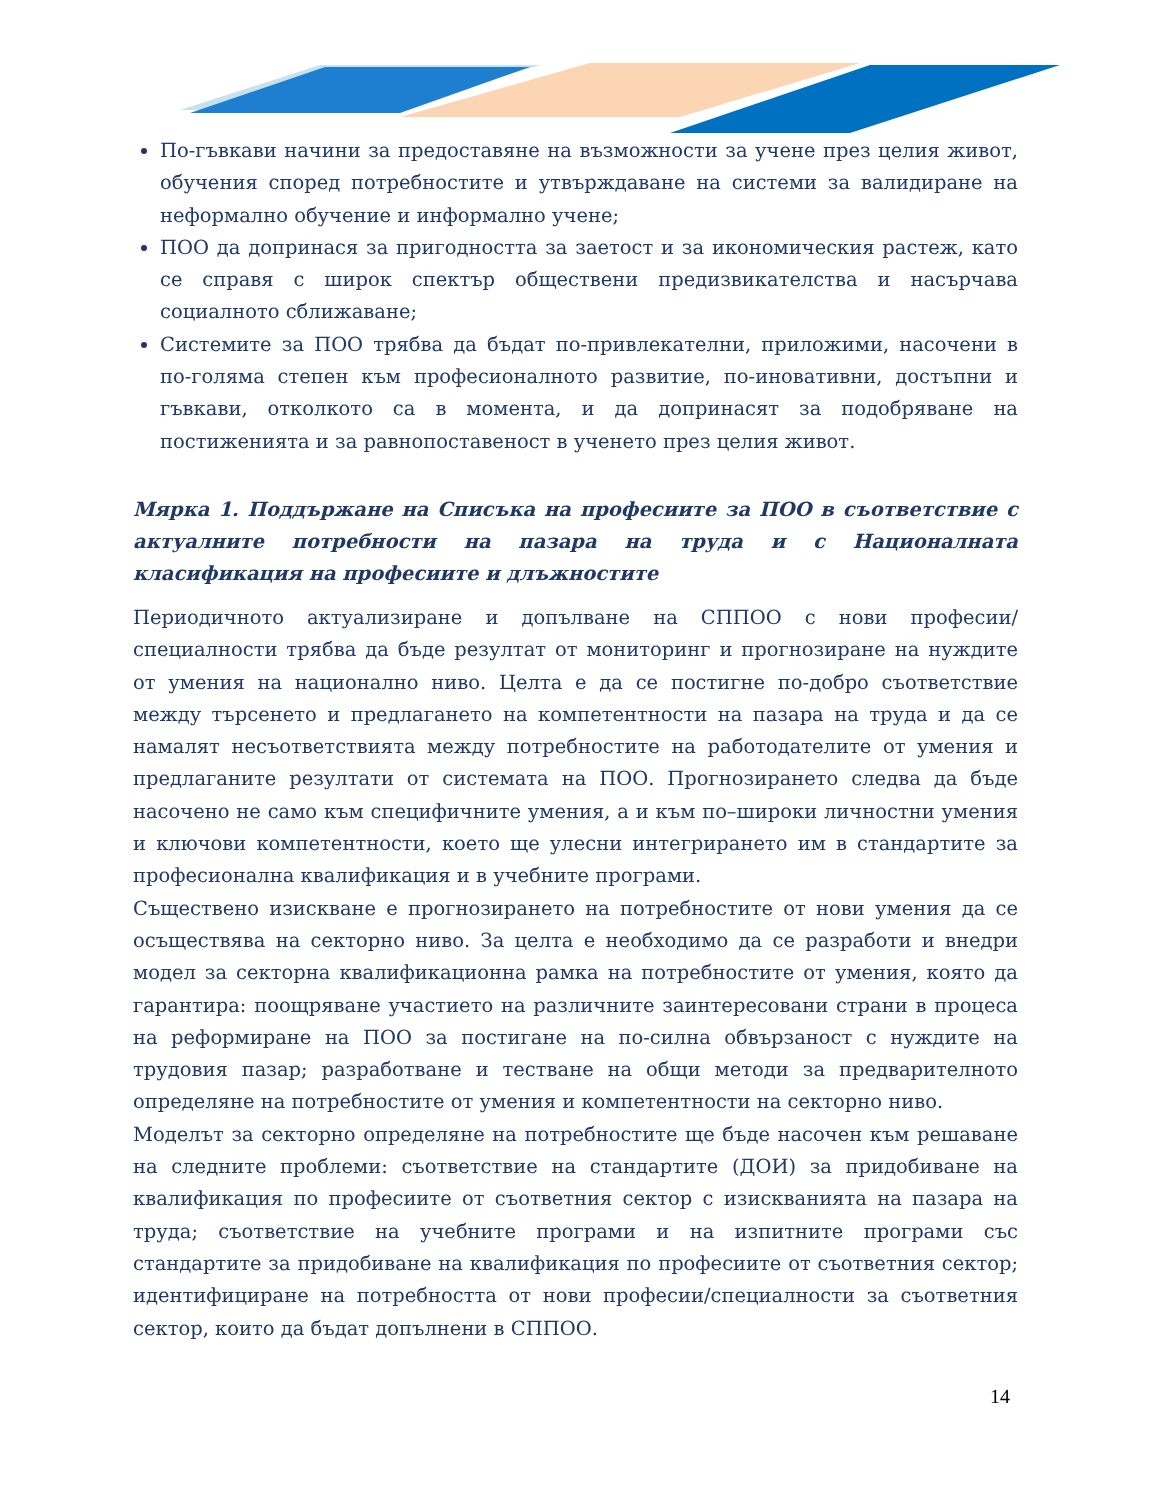По-гъвкави начини за предоставяне на възможности за учене през целия живот, обучения според потребностите и утвърждаване на системи за валидиране на неформално обучение и информално учене;
ПОО да допринася за пригодността за заетост и за икономическия растеж, като се справя с широк спектър обществени предизвикателства и насърчава социалното сближаване;
Системите за ПОО трябва да бъдат по-привлекателни, приложими, насочени в по-голяма степен към професионалното развитие, по-иновативни, достъпни и гъвкави, отколкото са в момента, и да допринасят за подобряване на постиженията и за равнопоставеност в ученето през целия живот.
Мярка 1. Поддържане на Списъка на професиите за ПОО в съответствие с актуалните потребности на пазара на труда и с Националната класификация на професиите и длъжностите
Периодичното актуализиране и допълване на СППОО с нови професии/специалности трябва да бъде резултат от мониторинг и прогнозиране на нуждите от умения на национално ниво. Целта е да се постигне по-добро съответствие между търсенето и предлагането на компетентности на пазара на труда и да се намалят несъответствията между потребностите на работодателите от умения и предлаганите резултати от системата на ПОО. Прогнозирането следва да бъде насочено не само към специфичните умения, а и към по–широки личностни умения и ключови компетентности, което ще улесни интегрирането им в стандартите за професионална квалификация и в учебните програми.
Съществено изискване е прогнозирането на потребностите от нови умения да се осъществява на секторно ниво. За целта е необходимо да се разработи и внедри модел за секторна квалификационна рамка на потребностите от умения, която да гарантира: поощряване участието на различните заинтересовани страни в процеса на реформиране на ПОО за постигане на по-силна обвързаност с нуждите на трудовия пазар; разработване и тестване на общи методи за предварителното определяне на потребностите от умения и компетентности на секторно ниво.
Моделът за секторно определяне на потребностите ще бъде насочен към решаване на следните проблеми: съответствие на стандартите (ДОИ) за придобиване на квалификация по професиите от съответния сектор с изискванията на пазара на труда; съответствие на учебните програми и на изпитните програми със стандартите за придобиване на квалификация по професиите от съответния сектор; идентифициране на потребността от нови професии/специалности за съответния сектор, които да бъдат допълнени в СППОО.
14